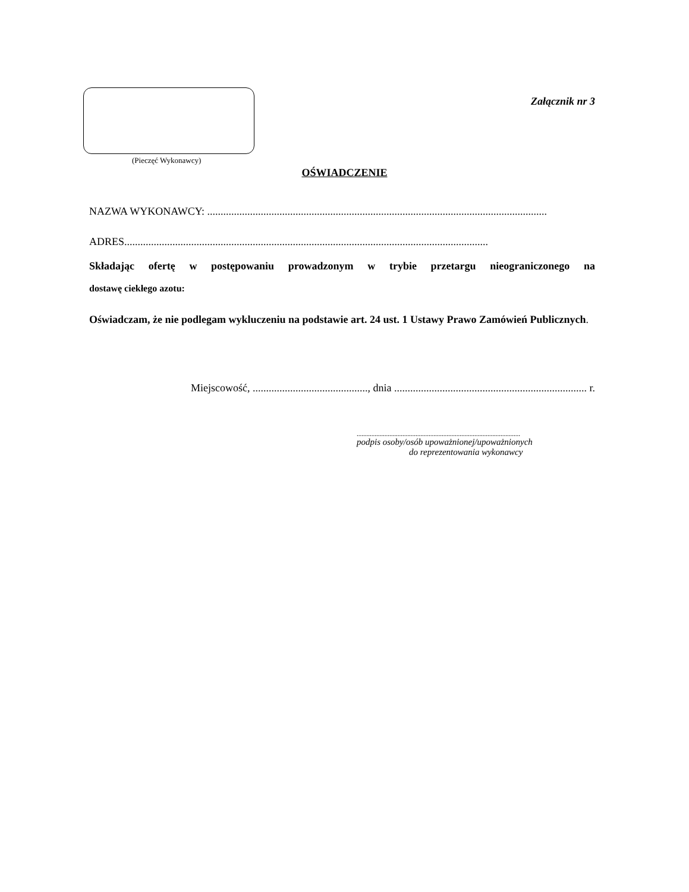(Pieczęć Wykonawcy)
Załącznik nr 3
OŚWIADCZENIE
NAZWA WYKONAWCY: ...............................................................................................................................
ADRES........................................................................................................................................
Składając ofertę w postępowaniu prowadzonym w trybie przetargu nieograniczonego na
dostawę ciekłego azotu:
Oświadczam, że nie podlegam wykluczeniu na podstawie art. 24 ust. 1 Ustawy Prawo Zamówień Publicznych.
Miejscowość, ..........................................., dnia ........................................................................ r.
....................................................................................................
podpis osoby/osób upoważnionej/upoważnionych
do reprezentowania wykonawcy